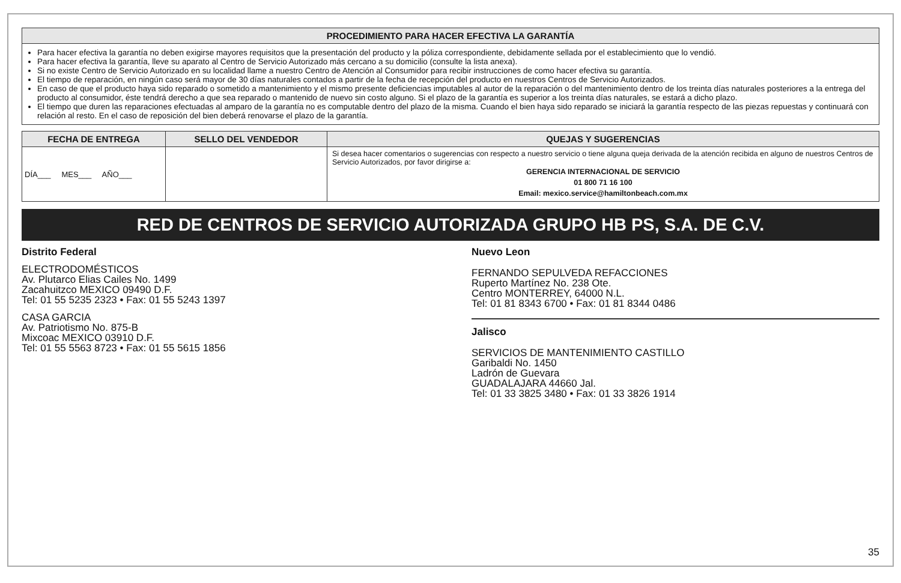| PROCEDIMIENTO PARA HACER EFECTIVA LA GARANTÍA |
| --- |
| Para hacer efectiva la garantía no deben exigirse mayores requisitos que la presentación del producto y la póliza correspondiente, debidamente sellada por el establecimiento que lo vendió. Para hacer efectiva la garantía, lleve su aparato al Centro de Servicio Autorizado más cercano a su domicilio (consulte la lista anexa). Si no existe Centro de Servicio Autorizado en su localidad llame a nuestro Centro de Atención al Consumidor para recibir instrucciones de como hacer efectiva su garantía. El tiempo de reparación, en ningún caso será mayor de 30 días naturales contados a partir de la fecha de recepción del producto en nuestros Centros de Servicio Autorizados. En caso de que el producto haya sido reparado o sometido a mantenimiento y el mismo presente deficiencias imputables al autor de la reparación o del mantenimiento dentro de los treinta días naturales posteriores a la entrega del producto al consumidor, éste tendrá derecho a que sea reparado o mantenido de nuevo sin costo alguno. Si el plazo de la garantía es superior a los treinta días naturales, se estará a dicho plazo. El tiempo que duren las reparaciones efectuadas al amparo de la garantía no es computable dentro del plazo de la misma. Cuando el bien haya sido reparado se iniciará la garantía respecto de las piezas repuestas y continuará con relación al resto. En el caso de reposición del bien deberá renovarse el plazo de la garantía. |
| FECHA DE ENTREGA | SELLO DEL VENDEDOR | QUEJAS Y SUGERENCIAS |
| --- | --- | --- |
| DÍA___ MES___ AÑO___ | | Si desea hacer comentarios o sugerencias con respecto a nuestro servicio o tiene alguna queja derivada de la atención recibida en alguno de nuestros Centros de Servicio Autorizados, por favor dirigirse a: GERENCIA INTERNACIONAL DE SERVICIO 01 800 71 16 100 Email: mexico.service@hamiltonbeach.com.mx |
RED DE CENTROS DE SERVICIO AUTORIZADA GRUPO HB PS, S.A. DE C.V.
Distrito Federal
ELECTRODOMÉSTICOS
Av. Plutarco Elias Cailes No. 1499
Zacahuitzco MEXICO 09490 D.F.
Tel: 01 55 5235 2323 • Fax: 01 55 5243 1397
CASA GARCIA
Av. Patriotismo No. 875-B
Mixcoac MEXICO 03910 D.F.
Tel: 01 55 5563 8723 • Fax: 01 55 5615 1856
Nuevo Leon
FERNANDO SEPULVEDA REFACCIONES
Ruperto Martínez No. 238 Ote.
Centro MONTERREY, 64000 N.L.
Tel: 01 81 8343 6700 • Fax: 01 81 8344 0486
Jalisco
SERVICIOS DE MANTENIMIENTO CASTILLO
Garibaldi No. 1450
Ladrón de Guevara
GUADALAJARA 44660 Jal.
Tel: 01 33 3825 3480 • Fax: 01 33 3826 1914
35